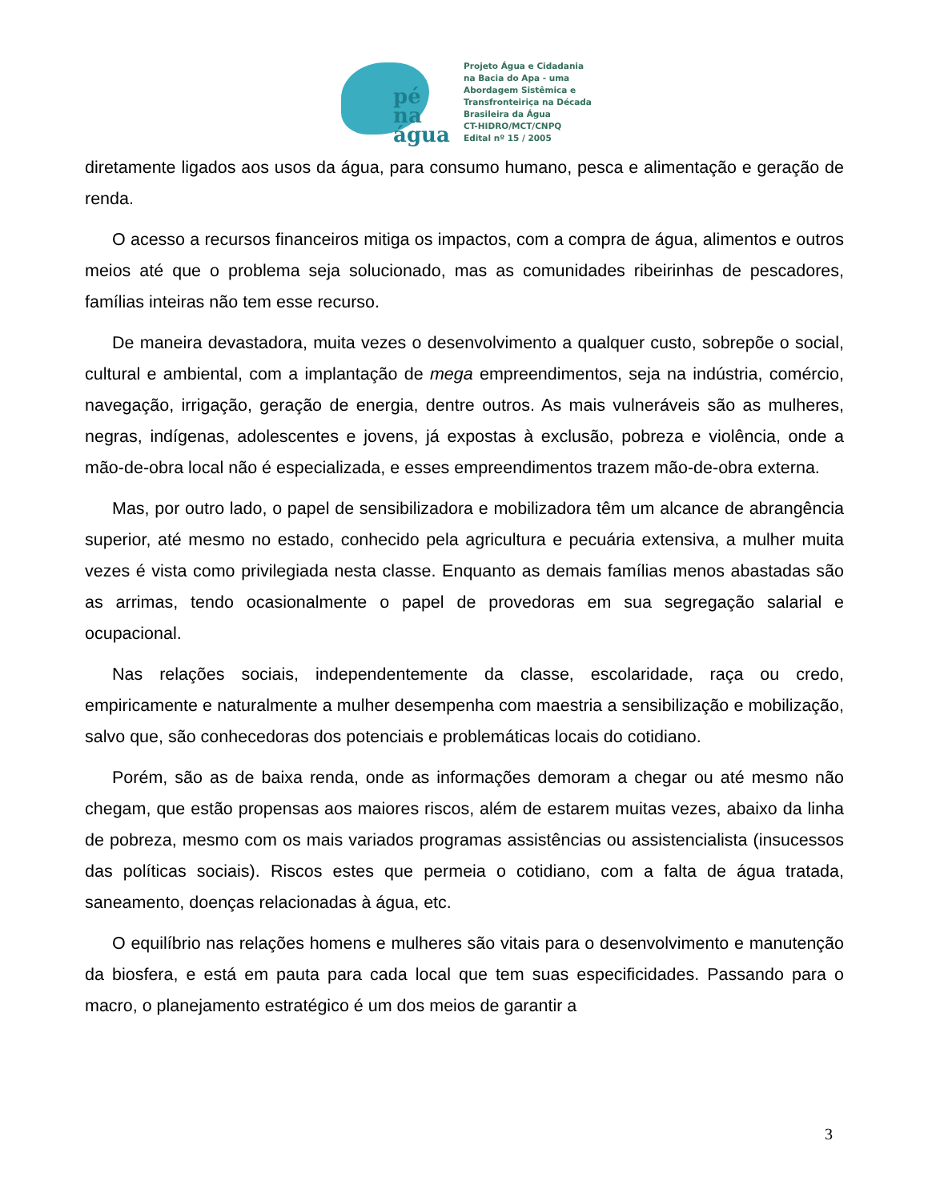pé
na
água
Projeto Água e Cidadania
na Bacia do Apa - uma
Abordagem Sistêmica e
Transfronteiriça na Década
Brasileira da Água
CT-HIDRO/MCT/CNPQ
Edital nº 15 / 2005
diretamente ligados aos usos da água, para consumo humano, pesca e alimentação e geração de renda.
O acesso a recursos financeiros mitiga os impactos, com a compra de água, alimentos e outros meios até que o problema seja solucionado, mas as comunidades ribeirinhas de pescadores, famílias inteiras não tem esse recurso.
De maneira devastadora, muita vezes o desenvolvimento a qualquer custo, sobrepõe o social, cultural e ambiental, com a implantação de mega empreendimentos, seja na indústria, comércio, navegação, irrigação, geração de energia, dentre outros. As mais vulneráveis são as mulheres, negras, indígenas, adolescentes e jovens, já expostas à exclusão, pobreza e violência, onde a mão-de-obra local não é especializada, e esses empreendimentos trazem mão-de-obra externa.
Mas, por outro lado, o papel de sensibilizadora e mobilizadora têm um alcance de abrangência superior, até mesmo no estado, conhecido pela agricultura e pecuária extensiva, a mulher muita vezes é vista como privilegiada nesta classe. Enquanto as demais famílias menos abastadas são as arrimas, tendo ocasionalmente o papel de provedoras em sua segregação salarial e ocupacional.
Nas relações sociais, independentemente da classe, escolaridade, raça ou credo, empiricamente e naturalmente a mulher desempenha com maestria a sensibilização e mobilização, salvo que, são conhecedoras dos potenciais e problemáticas locais do cotidiano.
Porém, são as de baixa renda, onde as informações demoram a chegar ou até mesmo não chegam, que estão propensas aos maiores riscos, além de estarem muitas vezes, abaixo da linha de pobreza, mesmo com os mais variados programas assistências ou assistencialista (insucessos das políticas sociais). Riscos estes que permeia o cotidiano, com a falta de água tratada, saneamento, doenças relacionadas à água, etc.
O equilíbrio nas relações homens e mulheres são vitais para o desenvolvimento e manutenção da biosfera, e está em pauta para cada local que tem suas especificidades. Passando para o macro, o planejamento estratégico é um dos meios de garantir a
3